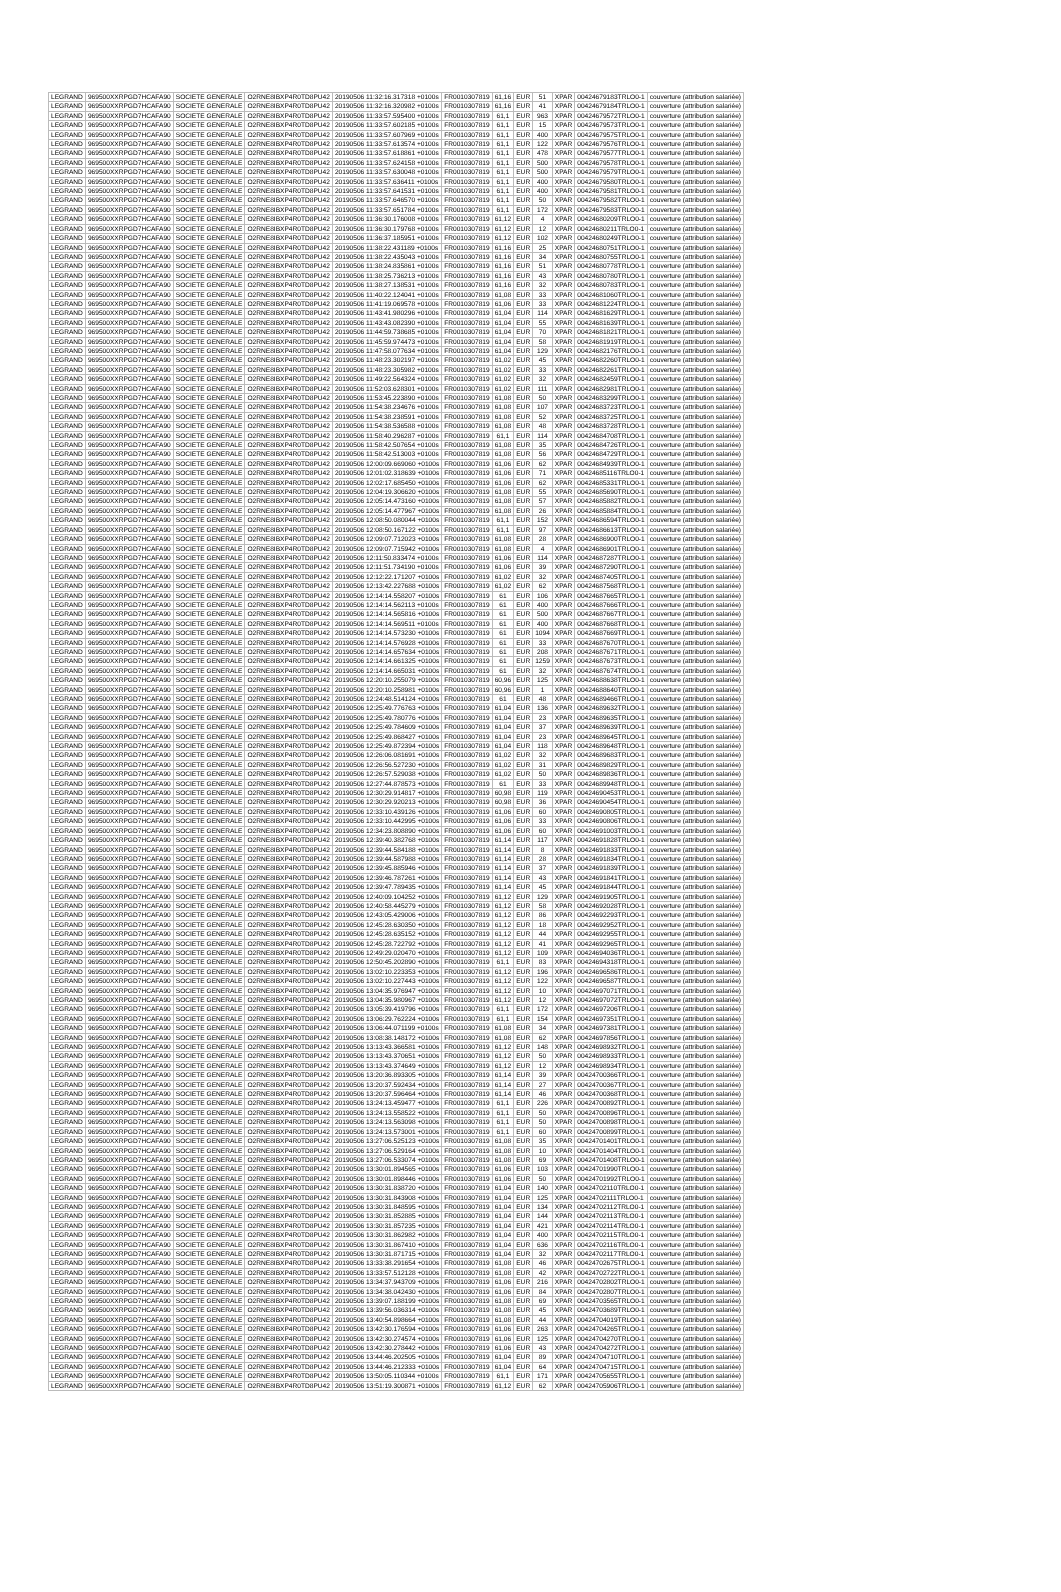| LEGRAND | 969500XXRPGD7HCAFA90 | SOCIETE GENERALE | O2RNE8IBXP4R0TD8PU42 | 20190506 11:32:16.317318 +0100s | FR0010307819 | 61,16 | EUR | 51 | XPAR | 00424679183TRLO0-1 | couverture (attribution salariée) |
| LEGRAND | 969500XXRPGD7HCAFA90 | SOCIETE GENERALE | O2RNE8IBXP4R0TD8PU42 | 20190506 11:32:16.320982 +0100s | FR0010307819 | 61,16 | EUR | 41 | XPAR | 00424679184TRLO0-1 | couverture (attribution salariée) |
| LEGRAND | 969500XXRPGD7HCAFA90 | SOCIETE GENERALE | O2RNE8IBXP4R0TD8PU42 | 20190506 11:33:57.595400 +0100s | FR0010307819 | 61,1 | EUR | 963 | XPAR | 00424679572TRLO0-1 | couverture (attribution salariée) |
| LEGRAND | 969500XXRPGD7HCAFA90 | SOCIETE GENERALE | O2RNE8IBXP4R0TD8PU42 | 20190506 11:33:57.602185 +0100s | FR0010307819 | 61,1 | EUR | 15 | XPAR | 00424679573TRLO0-1 | couverture (attribution salariée) |
| LEGRAND | 969500XXRPGD7HCAFA90 | SOCIETE GENERALE | O2RNE8IBXP4R0TD8PU42 | 20190506 11:33:57.607969 +0100s | FR0010307819 | 61,1 | EUR | 400 | XPAR | 00424679575TRLO0-1 | couverture (attribution salariée) |
| LEGRAND | 969500XXRPGD7HCAFA90 | SOCIETE GENERALE | O2RNE8IBXP4R0TD8PU42 | 20190506 11:33:57.613574 +0100s | FR0010307819 | 61,1 | EUR | 122 | XPAR | 00424679576TRLO0-1 | couverture (attribution salariée) |
| LEGRAND | 969500XXRPGD7HCAFA90 | SOCIETE GENERALE | O2RNE8IBXP4R0TD8PU42 | 20190506 11:33:57.618861 +0100s | FR0010307819 | 61,1 | EUR | 478 | XPAR | 00424679577TRLO0-1 | couverture (attribution salariée) |
| LEGRAND | 969500XXRPGD7HCAFA90 | SOCIETE GENERALE | O2RNE8IBXP4R0TD8PU42 | 20190506 11:33:57.624158 +0100s | FR0010307819 | 61,1 | EUR | 500 | XPAR | 00424679578TRLO0-1 | couverture (attribution salariée) |
| LEGRAND | 969500XXRPGD7HCAFA90 | SOCIETE GENERALE | O2RNE8IBXP4R0TD8PU42 | 20190506 11:33:57.630048 +0100s | FR0010307819 | 61,1 | EUR | 500 | XPAR | 00424679579TRLO0-1 | couverture (attribution salariée) |
| LEGRAND | 969500XXRPGD7HCAFA90 | SOCIETE GENERALE | O2RNE8IBXP4R0TD8PU42 | 20190506 11:33:57.636411 +0100s | FR0010307819 | 61,1 | EUR | 400 | XPAR | 00424679580TRLO0-1 | couverture (attribution salariée) |
| LEGRAND | 969500XXRPGD7HCAFA90 | SOCIETE GENERALE | O2RNE8IBXP4R0TD8PU42 | 20190506 11:33:57.641531 +0100s | FR0010307819 | 61,1 | EUR | 400 | XPAR | 00424679581TRLO0-1 | couverture (attribution salariée) |
| LEGRAND | 969500XXRPGD7HCAFA90 | SOCIETE GENERALE | O2RNE8IBXP4R0TD8PU42 | 20190506 11:33:57.646570 +0100s | FR0010307819 | 61,1 | EUR | 50 | XPAR | 00424679582TRLO0-1 | couverture (attribution salariée) |
| LEGRAND | 969500XXRPGD7HCAFA90 | SOCIETE GENERALE | O2RNE8IBXP4R0TD8PU42 | 20190506 11:33:57.651784 +0100s | FR0010307819 | 61,1 | EUR | 172 | XPAR | 00424679583TRLO0-1 | couverture (attribution salariée) |
| LEGRAND | 969500XXRPGD7HCAFA90 | SOCIETE GENERALE | O2RNE8IBXP4R0TD8PU42 | 20190506 11:36:30.176008 +0100s | FR0010307819 | 61,12 | EUR | 4 | XPAR | 00424680209TRLO0-1 | couverture (attribution salariée) |
| LEGRAND | 969500XXRPGD7HCAFA90 | SOCIETE GENERALE | O2RNE8IBXP4R0TD8PU42 | 20190506 11:36:30.179768 +0100s | FR0010307819 | 61,12 | EUR | 12 | XPAR | 00424680211TRLO0-1 | couverture (attribution salariée) |
| LEGRAND | 969500XXRPGD7HCAFA90 | SOCIETE GENERALE | O2RNE8IBXP4R0TD8PU42 | 20190506 11:36:37.185951 +0100s | FR0010307819 | 61,12 | EUR | 102 | XPAR | 00424680249TRLO0-1 | couverture (attribution salariée) |
| LEGRAND | 969500XXRPGD7HCAFA90 | SOCIETE GENERALE | O2RNE8IBXP4R0TD8PU42 | 20190506 11:38:22.431189 +0100s | FR0010307819 | 61,16 | EUR | 25 | XPAR | 00424680751TRLO0-1 | couverture (attribution salariée) |
| LEGRAND | 969500XXRPGD7HCAFA90 | SOCIETE GENERALE | O2RNE8IBXP4R0TD8PU42 | 20190506 11:38:22.435043 +0100s | FR0010307819 | 61,16 | EUR | 34 | XPAR | 00424680755TRLO0-1 | couverture (attribution salariée) |
| LEGRAND | 969500XXRPGD7HCAFA90 | SOCIETE GENERALE | O2RNE8IBXP4R0TD8PU42 | 20190506 11:38:24.835861 +0100s | FR0010307819 | 61,16 | EUR | 51 | XPAR | 00424680778TRLO0-1 | couverture (attribution salariée) |
| LEGRAND | 969500XXRPGD7HCAFA90 | SOCIETE GENERALE | O2RNE8IBXP4R0TD8PU42 | 20190506 11:38:25.736213 +0100s | FR0010307819 | 61,16 | EUR | 43 | XPAR | 00424680780TRLO0-1 | couverture (attribution salariée) |
| LEGRAND | 969500XXRPGD7HCAFA90 | SOCIETE GENERALE | O2RNE8IBXP4R0TD8PU42 | 20190506 11:38:27.138531 +0100s | FR0010307819 | 61,16 | EUR | 32 | XPAR | 00424680783TRLO0-1 | couverture (attribution salariée) |
| LEGRAND | 969500XXRPGD7HCAFA90 | SOCIETE GENERALE | O2RNE8IBXP4R0TD8PU42 | 20190506 11:40:22.124041 +0100s | FR0010307819 | 61,08 | EUR | 33 | XPAR | 00424681060TRLO0-1 | couverture (attribution salariée) |
| LEGRAND | 969500XXRPGD7HCAFA90 | SOCIETE GENERALE | O2RNE8IBXP4R0TD8PU42 | 20190506 11:41:19.069578 +0100s | FR0010307819 | 61,06 | EUR | 33 | XPAR | 00424681224TRLO0-1 | couverture (attribution salariée) |
| LEGRAND | 969500XXRPGD7HCAFA90 | SOCIETE GENERALE | O2RNE8IBXP4R0TD8PU42 | 20190506 11:43:41.980296 +0100s | FR0010307819 | 61,04 | EUR | 114 | XPAR | 00424681629TRLO0-1 | couverture (attribution salariée) |
| LEGRAND | 969500XXRPGD7HCAFA90 | SOCIETE GENERALE | O2RNE8IBXP4R0TD8PU42 | 20190506 11:43:43.082390 +0100s | FR0010307819 | 61,04 | EUR | 55 | XPAR | 00424681639TRLO0-1 | couverture (attribution salariée) |
| LEGRAND | 969500XXRPGD7HCAFA90 | SOCIETE GENERALE | O2RNE8IBXP4R0TD8PU42 | 20190506 11:44:59.738685 +0100s | FR0010307819 | 61,04 | EUR | 70 | XPAR | 00424681821TRLO0-1 | couverture (attribution salariée) |
| LEGRAND | 969500XXRPGD7HCAFA90 | SOCIETE GENERALE | O2RNE8IBXP4R0TD8PU42 | 20190506 11:45:59.974473 +0100s | FR0010307819 | 61,04 | EUR | 58 | XPAR | 00424681919TRLO0-1 | couverture (attribution salariée) |
| LEGRAND | 969500XXRPGD7HCAFA90 | SOCIETE GENERALE | O2RNE8IBXP4R0TD8PU42 | 20190506 11:47:58.077634 +0100s | FR0010307819 | 61,04 | EUR | 129 | XPAR | 00424682176TRLO0-1 | couverture (attribution salariée) |
| LEGRAND | 969500XXRPGD7HCAFA90 | SOCIETE GENERALE | O2RNE8IBXP4R0TD8PU42 | 20190506 11:48:23.302197 +0100s | FR0010307819 | 61,02 | EUR | 45 | XPAR | 00424682260TRLO0-1 | couverture (attribution salariée) |
| LEGRAND | 969500XXRPGD7HCAFA90 | SOCIETE GENERALE | O2RNE8IBXP4R0TD8PU42 | 20190506 11:48:23.305982 +0100s | FR0010307819 | 61,02 | EUR | 33 | XPAR | 00424682261TRLO0-1 | couverture (attribution salariée) |
| LEGRAND | 969500XXRPGD7HCAFA90 | SOCIETE GENERALE | O2RNE8IBXP4R0TD8PU42 | 20190506 11:49:22.564324 +0100s | FR0010307819 | 61,02 | EUR | 32 | XPAR | 00424682459TRLO0-1 | couverture (attribution salariée) |
| LEGRAND | 969500XXRPGD7HCAFA90 | SOCIETE GENERALE | O2RNE8IBXP4R0TD8PU42 | 20190506 11:52:03.628301 +0100s | FR0010307819 | 61,02 | EUR | 111 | XPAR | 00424682981TRLO0-1 | couverture (attribution salariée) |
| LEGRAND | 969500XXRPGD7HCAFA90 | SOCIETE GENERALE | O2RNE8IBXP4R0TD8PU42 | 20190506 11:53:45.223890 +0100s | FR0010307819 | 61,08 | EUR | 50 | XPAR | 00424683299TRLO0-1 | couverture (attribution salariée) |
| LEGRAND | 969500XXRPGD7HCAFA90 | SOCIETE GENERALE | O2RNE8IBXP4R0TD8PU42 | 20190506 11:54:38.234676 +0100s | FR0010307819 | 61,08 | EUR | 107 | XPAR | 00424683723TRLO0-1 | couverture (attribution salariée) |
| LEGRAND | 969500XXRPGD7HCAFA90 | SOCIETE GENERALE | O2RNE8IBXP4R0TD8PU42 | 20190506 11:54:38.238591 +0100s | FR0010307819 | 61,08 | EUR | 52 | XPAR | 00424683725TRLO0-1 | couverture (attribution salariée) |
| LEGRAND | 969500XXRPGD7HCAFA90 | SOCIETE GENERALE | O2RNE8IBXP4R0TD8PU42 | 20190506 11:54:38.536588 +0100s | FR0010307819 | 61,08 | EUR | 48 | XPAR | 00424683728TRLO0-1 | couverture (attribution salariée) |
| LEGRAND | 969500XXRPGD7HCAFA90 | SOCIETE GENERALE | O2RNE8IBXP4R0TD8PU42 | 20190506 11:58:40.296287 +0100s | FR0010307819 | 61,1 | EUR | 114 | XPAR | 00424684708TRLO0-1 | couverture (attribution salariée) |
| LEGRAND | 969500XXRPGD7HCAFA90 | SOCIETE GENERALE | O2RNE8IBXP4R0TD8PU42 | 20190506 11:58:42.507654 +0100s | FR0010307819 | 61,08 | EUR | 35 | XPAR | 00424684726TRLO0-1 | couverture (attribution salariée) |
| LEGRAND | 969500XXRPGD7HCAFA90 | SOCIETE GENERALE | O2RNE8IBXP4R0TD8PU42 | 20190506 11:58:42.513003 +0100s | FR0010307819 | 61,08 | EUR | 56 | XPAR | 00424684729TRLO0-1 | couverture (attribution salariée) |
| LEGRAND | 969500XXRPGD7HCAFA90 | SOCIETE GENERALE | O2RNE8IBXP4R0TD8PU42 | 20190506 12:00:09.669060 +0100s | FR0010307819 | 61,06 | EUR | 62 | XPAR | 00424684939TRLO0-1 | couverture (attribution salariée) |
| LEGRAND | 969500XXRPGD7HCAFA90 | SOCIETE GENERALE | O2RNE8IBXP4R0TD8PU42 | 20190506 12:01:02.318639 +0100s | FR0010307819 | 61,06 | EUR | 71 | XPAR | 00424685116TRLO0-1 | couverture (attribution salariée) |
| LEGRAND | 969500XXRPGD7HCAFA90 | SOCIETE GENERALE | O2RNE8IBXP4R0TD8PU42 | 20190506 12:02:17.685450 +0100s | FR0010307819 | 61,06 | EUR | 62 | XPAR | 00424685331TRLO0-1 | couverture (attribution salariée) |
| LEGRAND | 969500XXRPGD7HCAFA90 | SOCIETE GENERALE | O2RNE8IBXP4R0TD8PU42 | 20190506 12:04:19.306620 +0100s | FR0010307819 | 61,08 | EUR | 55 | XPAR | 00424685690TRLO0-1 | couverture (attribution salariée) |
| LEGRAND | 969500XXRPGD7HCAFA90 | SOCIETE GENERALE | O2RNE8IBXP4R0TD8PU42 | 20190506 12:05:14.473160 +0100s | FR0010307819 | 61,08 | EUR | 57 | XPAR | 00424685882TRLO0-1 | couverture (attribution salariée) |
| LEGRAND | 969500XXRPGD7HCAFA90 | SOCIETE GENERALE | O2RNE8IBXP4R0TD8PU42 | 20190506 12:05:14.477967 +0100s | FR0010307819 | 61,08 | EUR | 26 | XPAR | 00424685884TRLO0-1 | couverture (attribution salariée) |
| LEGRAND | 969500XXRPGD7HCAFA90 | SOCIETE GENERALE | O2RNE8IBXP4R0TD8PU42 | 20190506 12:08:50.080044 +0100s | FR0010307819 | 61,1 | EUR | 152 | XPAR | 00424686594TRLO0-1 | couverture (attribution salariée) |
| LEGRAND | 969500XXRPGD7HCAFA90 | SOCIETE GENERALE | O2RNE8IBXP4R0TD8PU42 | 20190506 12:08:50.167122 +0100s | FR0010307819 | 61,1 | EUR | 97 | XPAR | 00424686613TRLO0-1 | couverture (attribution salariée) |
| LEGRAND | 969500XXRPGD7HCAFA90 | SOCIETE GENERALE | O2RNE8IBXP4R0TD8PU42 | 20190506 12:09:07.712023 +0100s | FR0010307819 | 61,08 | EUR | 28 | XPAR | 00424686900TRLO0-1 | couverture (attribution salariée) |
| LEGRAND | 969500XXRPGD7HCAFA90 | SOCIETE GENERALE | O2RNE8IBXP4R0TD8PU42 | 20190506 12:09:07.715942 +0100s | FR0010307819 | 61,08 | EUR | 4 | XPAR | 00424686901TRLO0-1 | couverture (attribution salariée) |
| LEGRAND | 969500XXRPGD7HCAFA90 | SOCIETE GENERALE | O2RNE8IBXP4R0TD8PU42 | 20190506 12:11:50.833474 +0100s | FR0010307819 | 61,06 | EUR | 114 | XPAR | 00424687287TRLO0-1 | couverture (attribution salariée) |
| LEGRAND | 969500XXRPGD7HCAFA90 | SOCIETE GENERALE | O2RNE8IBXP4R0TD8PU42 | 20190506 12:11:51.734190 +0100s | FR0010307819 | 61,06 | EUR | 39 | XPAR | 00424687290TRLO0-1 | couverture (attribution salariée) |
| LEGRAND | 969500XXRPGD7HCAFA90 | SOCIETE GENERALE | O2RNE8IBXP4R0TD8PU42 | 20190506 12:12:22.171207 +0100s | FR0010307819 | 61,02 | EUR | 32 | XPAR | 00424687405TRLO0-1 | couverture (attribution salariée) |
| LEGRAND | 969500XXRPGD7HCAFA90 | SOCIETE GENERALE | O2RNE8IBXP4R0TD8PU42 | 20190506 12:13:42.227688 +0100s | FR0010307819 | 61,02 | EUR | 62 | XPAR | 00424687568TRLO0-1 | couverture (attribution salariée) |
| LEGRAND | 969500XXRPGD7HCAFA90 | SOCIETE GENERALE | O2RNE8IBXP4R0TD8PU42 | 20190506 12:14:14.558207 +0100s | FR0010307819 | 61 | EUR | 106 | XPAR | 00424687665TRLO0-1 | couverture (attribution salariée) |
| LEGRAND | 969500XXRPGD7HCAFA90 | SOCIETE GENERALE | O2RNE8IBXP4R0TD8PU42 | 20190506 12:14:14.562113 +0100s | FR0010307819 | 61 | EUR | 400 | XPAR | 00424687666TRLO0-1 | couverture (attribution salariée) |
| LEGRAND | 969500XXRPGD7HCAFA90 | SOCIETE GENERALE | O2RNE8IBXP4R0TD8PU42 | 20190506 12:14:14.565816 +0100s | FR0010307819 | 61 | EUR | 500 | XPAR | 00424687667TRLO0-1 | couverture (attribution salariée) |
| LEGRAND | 969500XXRPGD7HCAFA90 | SOCIETE GENERALE | O2RNE8IBXP4R0TD8PU42 | 20190506 12:14:14.569511 +0100s | FR0010307819 | 61 | EUR | 400 | XPAR | 00424687668TRLO0-1 | couverture (attribution salariée) |
| LEGRAND | 969500XXRPGD7HCAFA90 | SOCIETE GENERALE | O2RNE8IBXP4R0TD8PU42 | 20190506 12:14:14.573230 +0100s | FR0010307819 | 61 | EUR | 1094 | XPAR | 00424687669TRLO0-1 | couverture (attribution salariée) |
| LEGRAND | 969500XXRPGD7HCAFA90 | SOCIETE GENERALE | O2RNE8IBXP4R0TD8PU42 | 20190506 12:14:14.576928 +0100s | FR0010307819 | 61 | EUR | 33 | XPAR | 00424687670TRLO0-1 | couverture (attribution salariée) |
| LEGRAND | 969500XXRPGD7HCAFA90 | SOCIETE GENERALE | O2RNE8IBXP4R0TD8PU42 | 20190506 12:14:14.657634 +0100s | FR0010307819 | 61 | EUR | 208 | XPAR | 00424687671TRLO0-1 | couverture (attribution salariée) |
| LEGRAND | 969500XXRPGD7HCAFA90 | SOCIETE GENERALE | O2RNE8IBXP4R0TD8PU42 | 20190506 12:14:14.661325 +0100s | FR0010307819 | 61 | EUR | 1259 | XPAR | 00424687673TRLO0-1 | couverture (attribution salariée) |
| LEGRAND | 969500XXRPGD7HCAFA90 | SOCIETE GENERALE | O2RNE8IBXP4R0TD8PU42 | 20190506 12:14:14.665031 +0100s | FR0010307819 | 61 | EUR | 32 | XPAR | 00424687674TRLO0-1 | couverture (attribution salariée) |
| LEGRAND | 969500XXRPGD7HCAFA90 | SOCIETE GENERALE | O2RNE8IBXP4R0TD8PU42 | 20190506 12:20:10.255079 +0100s | FR0010307819 | 60,96 | EUR | 125 | XPAR | 00424688638TRLO0-1 | couverture (attribution salariée) |
| LEGRAND | 969500XXRPGD7HCAFA90 | SOCIETE GENERALE | O2RNE8IBXP4R0TD8PU42 | 20190506 12:20:10.258981 +0100s | FR0010307819 | 60,96 | EUR | 1 | XPAR | 00424688640TRLO0-1 | couverture (attribution salariée) |
| LEGRAND | 969500XXRPGD7HCAFA90 | SOCIETE GENERALE | O2RNE8IBXP4R0TD8PU42 | 20190506 12:24:48.514124 +0100s | FR0010307819 | 61 | EUR | 48 | XPAR | 00424689466TRLO0-1 | couverture (attribution salariée) |
| LEGRAND | 969500XXRPGD7HCAFA90 | SOCIETE GENERALE | O2RNE8IBXP4R0TD8PU42 | 20190506 12:25:49.776763 +0100s | FR0010307819 | 61,04 | EUR | 136 | XPAR | 00424689632TRLO0-1 | couverture (attribution salariée) |
| LEGRAND | 969500XXRPGD7HCAFA90 | SOCIETE GENERALE | O2RNE8IBXP4R0TD8PU42 | 20190506 12:25:49.780776 +0100s | FR0010307819 | 61,04 | EUR | 23 | XPAR | 00424689635TRLO0-1 | couverture (attribution salariée) |
| LEGRAND | 969500XXRPGD7HCAFA90 | SOCIETE GENERALE | O2RNE8IBXP4R0TD8PU42 | 20190506 12:25:49.784609 +0100s | FR0010307819 | 61,04 | EUR | 37 | XPAR | 00424689639TRLO0-1 | couverture (attribution salariée) |
| LEGRAND | 969500XXRPGD7HCAFA90 | SOCIETE GENERALE | O2RNE8IBXP4R0TD8PU42 | 20190506 12:25:49.868427 +0100s | FR0010307819 | 61,04 | EUR | 23 | XPAR | 00424689645TRLO0-1 | couverture (attribution salariée) |
| LEGRAND | 969500XXRPGD7HCAFA90 | SOCIETE GENERALE | O2RNE8IBXP4R0TD8PU42 | 20190506 12:25:49.872394 +0100s | FR0010307819 | 61,04 | EUR | 118 | XPAR | 00424689648TRLO0-1 | couverture (attribution salariée) |
| LEGRAND | 969500XXRPGD7HCAFA90 | SOCIETE GENERALE | O2RNE8IBXP4R0TD8PU42 | 20190506 12:26:06.081691 +0100s | FR0010307819 | 61,02 | EUR | 32 | XPAR | 00424689683TRLO0-1 | couverture (attribution salariée) |
| LEGRAND | 969500XXRPGD7HCAFA90 | SOCIETE GENERALE | O2RNE8IBXP4R0TD8PU42 | 20190506 12:26:56.527230 +0100s | FR0010307819 | 61,02 | EUR | 31 | XPAR | 00424689829TRLO0-1 | couverture (attribution salariée) |
| LEGRAND | 969500XXRPGD7HCAFA90 | SOCIETE GENERALE | O2RNE8IBXP4R0TD8PU42 | 20190506 12:26:57.529038 +0100s | FR0010307819 | 61,02 | EUR | 50 | XPAR | 00424689836TRLO0-1 | couverture (attribution salariée) |
| LEGRAND | 969500XXRPGD7HCAFA90 | SOCIETE GENERALE | O2RNE8IBXP4R0TD8PU42 | 20190506 12:27:44.878573 +0100s | FR0010307819 | 61 | EUR | 33 | XPAR | 00424689948TRLO0-1 | couverture (attribution salariée) |
| LEGRAND | 969500XXRPGD7HCAFA90 | SOCIETE GENERALE | O2RNE8IBXP4R0TD8PU42 | 20190506 12:30:29.914817 +0100s | FR0010307819 | 60,98 | EUR | 119 | XPAR | 00424690453TRLO0-1 | couverture (attribution salariée) |
| LEGRAND | 969500XXRPGD7HCAFA90 | SOCIETE GENERALE | O2RNE8IBXP4R0TD8PU42 | 20190506 12:30:29.920213 +0100s | FR0010307819 | 60,98 | EUR | 36 | XPAR | 00424690454TRLO0-1 | couverture (attribution salariée) |
| LEGRAND | 969500XXRPGD7HCAFA90 | SOCIETE GENERALE | O2RNE8IBXP4R0TD8PU42 | 20190506 12:33:10.439126 +0100s | FR0010307819 | 61,06 | EUR | 60 | XPAR | 00424690805TRLO0-1 | couverture (attribution salariée) |
| LEGRAND | 969500XXRPGD7HCAFA90 | SOCIETE GENERALE | O2RNE8IBXP4R0TD8PU42 | 20190506 12:33:10.442995 +0100s | FR0010307819 | 61,06 | EUR | 33 | XPAR | 00424690806TRLO0-1 | couverture (attribution salariée) |
| LEGRAND | 969500XXRPGD7HCAFA90 | SOCIETE GENERALE | O2RNE8IBXP4R0TD8PU42 | 20190506 12:34:23.808890 +0100s | FR0010307819 | 61,06 | EUR | 60 | XPAR | 00424691003TRLO0-1 | couverture (attribution salariée) |
| LEGRAND | 969500XXRPGD7HCAFA90 | SOCIETE GENERALE | O2RNE8IBXP4R0TD8PU42 | 20190506 12:39:40.382768 +0100s | FR0010307819 | 61,14 | EUR | 117 | XPAR | 00424691828TRLO0-1 | couverture (attribution salariée) |
| LEGRAND | 969500XXRPGD7HCAFA90 | SOCIETE GENERALE | O2RNE8IBXP4R0TD8PU42 | 20190506 12:39:44.584188 +0100s | FR0010307819 | 61,14 | EUR | 8 | XPAR | 00424691833TRLO0-1 | couverture (attribution salariée) |
| LEGRAND | 969500XXRPGD7HCAFA90 | SOCIETE GENERALE | O2RNE8IBXP4R0TD8PU42 | 20190506 12:39:44.587988 +0100s | FR0010307819 | 61,14 | EUR | 28 | XPAR | 00424691834TRLO0-1 | couverture (attribution salariée) |
| LEGRAND | 969500XXRPGD7HCAFA90 | SOCIETE GENERALE | O2RNE8IBXP4R0TD8PU42 | 20190506 12:39:45.885946 +0100s | FR0010307819 | 61,14 | EUR | 37 | XPAR | 00424691839TRLO0-1 | couverture (attribution salariée) |
| LEGRAND | 969500XXRPGD7HCAFA90 | SOCIETE GENERALE | O2RNE8IBXP4R0TD8PU42 | 20190506 12:39:46.787261 +0100s | FR0010307819 | 61,14 | EUR | 43 | XPAR | 00424691841TRLO0-1 | couverture (attribution salariée) |
| LEGRAND | 969500XXRPGD7HCAFA90 | SOCIETE GENERALE | O2RNE8IBXP4R0TD8PU42 | 20190506 12:39:47.789435 +0100s | FR0010307819 | 61,14 | EUR | 45 | XPAR | 00424691844TRLO0-1 | couverture (attribution salariée) |
| LEGRAND | 969500XXRPGD7HCAFA90 | SOCIETE GENERALE | O2RNE8IBXP4R0TD8PU42 | 20190506 12:40:09.104252 +0100s | FR0010307819 | 61,12 | EUR | 129 | XPAR | 00424691905TRLO0-1 | couverture (attribution salariée) |
| LEGRAND | 969500XXRPGD7HCAFA90 | SOCIETE GENERALE | O2RNE8IBXP4R0TD8PU42 | 20190506 12:40:58.445279 +0100s | FR0010307819 | 61,12 | EUR | 58 | XPAR | 00424692028TRLO0-1 | couverture (attribution salariée) |
| LEGRAND | 969500XXRPGD7HCAFA90 | SOCIETE GENERALE | O2RNE8IBXP4R0TD8PU42 | 20190506 12:43:05.429006 +0100s | FR0010307819 | 61,12 | EUR | 86 | XPAR | 00424692293TRLO0-1 | couverture (attribution salariée) |
| LEGRAND | 969500XXRPGD7HCAFA90 | SOCIETE GENERALE | O2RNE8IBXP4R0TD8PU42 | 20190506 12:45:28.630350 +0100s | FR0010307819 | 61,12 | EUR | 18 | XPAR | 00424692952TRLO0-1 | couverture (attribution salariée) |
| LEGRAND | 969500XXRPGD7HCAFA90 | SOCIETE GENERALE | O2RNE8IBXP4R0TD8PU42 | 20190506 12:45:28.635152 +0100s | FR0010307819 | 61,12 | EUR | 44 | XPAR | 00424692955TRLO0-1 | couverture (attribution salariée) |
| LEGRAND | 969500XXRPGD7HCAFA90 | SOCIETE GENERALE | O2RNE8IBXP4R0TD8PU42 | 20190506 12:45:28.722792 +0100s | FR0010307819 | 61,12 | EUR | 41 | XPAR | 00424692965TRLO0-1 | couverture (attribution salariée) |
| LEGRAND | 969500XXRPGD7HCAFA90 | SOCIETE GENERALE | O2RNE8IBXP4R0TD8PU42 | 20190506 12:49:29.020470 +0100s | FR0010307819 | 61,12 | EUR | 109 | XPAR | 00424694036TRLO0-1 | couverture (attribution salariée) |
| LEGRAND | 969500XXRPGD7HCAFA90 | SOCIETE GENERALE | O2RNE8IBXP4R0TD8PU42 | 20190506 12:50:45.202890 +0100s | FR0010307819 | 61,1 | EUR | 83 | XPAR | 00424694318TRLO0-1 | couverture (attribution salariée) |
| LEGRAND | 969500XXRPGD7HCAFA90 | SOCIETE GENERALE | O2RNE8IBXP4R0TD8PU42 | 20190506 13:02:10.223353 +0100s | FR0010307819 | 61,12 | EUR | 196 | XPAR | 00424696586TRLO0-1 | couverture (attribution salariée) |
| LEGRAND | 969500XXRPGD7HCAFA90 | SOCIETE GENERALE | O2RNE8IBXP4R0TD8PU42 | 20190506 13:02:10.227443 +0100s | FR0010307819 | 61,12 | EUR | 122 | XPAR | 00424696587TRLO0-1 | couverture (attribution salariée) |
| LEGRAND | 969500XXRPGD7HCAFA90 | SOCIETE GENERALE | O2RNE8IBXP4R0TD8PU42 | 20190506 13:04:35.976947 +0100s | FR0010307819 | 61,12 | EUR | 10 | XPAR | 00424697071TRLO0-1 | couverture (attribution salariée) |
| LEGRAND | 969500XXRPGD7HCAFA90 | SOCIETE GENERALE | O2RNE8IBXP4R0TD8PU42 | 20190506 13:04:35.980967 +0100s | FR0010307819 | 61,12 | EUR | 12 | XPAR | 00424697072TRLO0-1 | couverture (attribution salariée) |
| LEGRAND | 969500XXRPGD7HCAFA90 | SOCIETE GENERALE | O2RNE8IBXP4R0TD8PU42 | 20190506 13:05:39.419796 +0100s | FR0010307819 | 61,1 | EUR | 172 | XPAR | 00424697206TRLO0-1 | couverture (attribution salariée) |
| LEGRAND | 969500XXRPGD7HCAFA90 | SOCIETE GENERALE | O2RNE8IBXP4R0TD8PU42 | 20190506 13:06:29.762224 +0100s | FR0010307819 | 61,1 | EUR | 154 | XPAR | 00424697351TRLO0-1 | couverture (attribution salariée) |
| LEGRAND | 969500XXRPGD7HCAFA90 | SOCIETE GENERALE | O2RNE8IBXP4R0TD8PU42 | 20190506 13:06:44.071199 +0100s | FR0010307819 | 61,08 | EUR | 34 | XPAR | 00424697381TRLO0-1 | couverture (attribution salariée) |
| LEGRAND | 969500XXRPGD7HCAFA90 | SOCIETE GENERALE | O2RNE8IBXP4R0TD8PU42 | 20190506 13:08:38.148172 +0100s | FR0010307819 | 61,08 | EUR | 62 | XPAR | 00424697856TRLO0-1 | couverture (attribution salariée) |
| LEGRAND | 969500XXRPGD7HCAFA90 | SOCIETE GENERALE | O2RNE8IBXP4R0TD8PU42 | 20190506 13:13:43.366581 +0100s | FR0010307819 | 61,12 | EUR | 148 | XPAR | 00424698932TRLO0-1 | couverture (attribution salariée) |
| LEGRAND | 969500XXRPGD7HCAFA90 | SOCIETE GENERALE | O2RNE8IBXP4R0TD8PU42 | 20190506 13:13:43.370651 +0100s | FR0010307819 | 61,12 | EUR | 50 | XPAR | 00424698933TRLO0-1 | couverture (attribution salariée) |
| LEGRAND | 969500XXRPGD7HCAFA90 | SOCIETE GENERALE | O2RNE8IBXP4R0TD8PU42 | 20190506 13:13:43.374649 +0100s | FR0010307819 | 61,12 | EUR | 12 | XPAR | 00424698934TRLO0-1 | couverture (attribution salariée) |
| LEGRAND | 969500XXRPGD7HCAFA90 | SOCIETE GENERALE | O2RNE8IBXP4R0TD8PU42 | 20190506 13:20:36.893305 +0100s | FR0010307819 | 61,14 | EUR | 39 | XPAR | 00424700366TRLO0-1 | couverture (attribution salariée) |
| LEGRAND | 969500XXRPGD7HCAFA90 | SOCIETE GENERALE | O2RNE8IBXP4R0TD8PU42 | 20190506 13:20:37.592434 +0100s | FR0010307819 | 61,14 | EUR | 27 | XPAR | 00424700367TRLO0-1 | couverture (attribution salariée) |
| LEGRAND | 969500XXRPGD7HCAFA90 | SOCIETE GENERALE | O2RNE8IBXP4R0TD8PU42 | 20190506 13:20:37.596464 +0100s | FR0010307819 | 61,14 | EUR | 46 | XPAR | 00424700368TRLO0-1 | couverture (attribution salariée) |
| LEGRAND | 969500XXRPGD7HCAFA90 | SOCIETE GENERALE | O2RNE8IBXP4R0TD8PU42 | 20190506 13:24:13.459477 +0100s | FR0010307819 | 61,1 | EUR | 226 | XPAR | 00424700892TRLO0-1 | couverture (attribution salariée) |
| LEGRAND | 969500XXRPGD7HCAFA90 | SOCIETE GENERALE | O2RNE8IBXP4R0TD8PU42 | 20190506 13:24:13.558522 +0100s | FR0010307819 | 61,1 | EUR | 50 | XPAR | 00424700896TRLO0-1 | couverture (attribution salariée) |
| LEGRAND | 969500XXRPGD7HCAFA90 | SOCIETE GENERALE | O2RNE8IBXP4R0TD8PU42 | 20190506 13:24:13.563098 +0100s | FR0010307819 | 61,1 | EUR | 50 | XPAR | 00424700898TRLO0-1 | couverture (attribution salariée) |
| LEGRAND | 969500XXRPGD7HCAFA90 | SOCIETE GENERALE | O2RNE8IBXP4R0TD8PU42 | 20190506 13:24:13.573001 +0100s | FR0010307819 | 61,1 | EUR | 60 | XPAR | 00424700899TRLO0-1 | couverture (attribution salariée) |
| LEGRAND | 969500XXRPGD7HCAFA90 | SOCIETE GENERALE | O2RNE8IBXP4R0TD8PU42 | 20190506 13:27:06.525123 +0100s | FR0010307819 | 61,08 | EUR | 35 | XPAR | 00424701401TRLO0-1 | couverture (attribution salariée) |
| LEGRAND | 969500XXRPGD7HCAFA90 | SOCIETE GENERALE | O2RNE8IBXP4R0TD8PU42 | 20190506 13:27:06.529164 +0100s | FR0010307819 | 61,08 | EUR | 10 | XPAR | 00424701404TRLO0-1 | couverture (attribution salariée) |
| LEGRAND | 969500XXRPGD7HCAFA90 | SOCIETE GENERALE | O2RNE8IBXP4R0TD8PU42 | 20190506 13:27:06.533074 +0100s | FR0010307819 | 61,08 | EUR | 69 | XPAR | 00424701408TRLO0-1 | couverture (attribution salariée) |
| LEGRAND | 969500XXRPGD7HCAFA90 | SOCIETE GENERALE | O2RNE8IBXP4R0TD8PU42 | 20190506 13:30:01.894565 +0100s | FR0010307819 | 61,06 | EUR | 103 | XPAR | 00424701990TRLO0-1 | couverture (attribution salariée) |
| LEGRAND | 969500XXRPGD7HCAFA90 | SOCIETE GENERALE | O2RNE8IBXP4R0TD8PU42 | 20190506 13:30:01.898446 +0100s | FR0010307819 | 61,06 | EUR | 50 | XPAR | 00424701992TRLO0-1 | couverture (attribution salariée) |
| LEGRAND | 969500XXRPGD7HCAFA90 | SOCIETE GENERALE | O2RNE8IBXP4R0TD8PU42 | 20190506 13:30:31.838720 +0100s | FR0010307819 | 61,04 | EUR | 140 | XPAR | 00424702110TRLO0-1 | couverture (attribution salariée) |
| LEGRAND | 969500XXRPGD7HCAFA90 | SOCIETE GENERALE | O2RNE8IBXP4R0TD8PU42 | 20190506 13:30:31.843908 +0100s | FR0010307819 | 61,04 | EUR | 125 | XPAR | 00424702111TRLO0-1 | couverture (attribution salariée) |
| LEGRAND | 969500XXRPGD7HCAFA90 | SOCIETE GENERALE | O2RNE8IBXP4R0TD8PU42 | 20190506 13:30:31.848595 +0100s | FR0010307819 | 61,04 | EUR | 134 | XPAR | 00424702112TRLO0-1 | couverture (attribution salariée) |
| LEGRAND | 969500XXRPGD7HCAFA90 | SOCIETE GENERALE | O2RNE8IBXP4R0TD8PU42 | 20190506 13:30:31.852885 +0100s | FR0010307819 | 61,04 | EUR | 144 | XPAR | 00424702113TRLO0-1 | couverture (attribution salariée) |
| LEGRAND | 969500XXRPGD7HCAFA90 | SOCIETE GENERALE | O2RNE8IBXP4R0TD8PU42 | 20190506 13:30:31.857235 +0100s | FR0010307819 | 61,04 | EUR | 421 | XPAR | 00424702114TRLO0-1 | couverture (attribution salariée) |
| LEGRAND | 969500XXRPGD7HCAFA90 | SOCIETE GENERALE | O2RNE8IBXP4R0TD8PU42 | 20190506 13:30:31.862982 +0100s | FR0010307819 | 61,04 | EUR | 400 | XPAR | 00424702115TRLO0-1 | couverture (attribution salariée) |
| LEGRAND | 969500XXRPGD7HCAFA90 | SOCIETE GENERALE | O2RNE8IBXP4R0TD8PU42 | 20190506 13:30:31.867410 +0100s | FR0010307819 | 61,04 | EUR | 636 | XPAR | 00424702116TRLO0-1 | couverture (attribution salariée) |
| LEGRAND | 969500XXRPGD7HCAFA90 | SOCIETE GENERALE | O2RNE8IBXP4R0TD8PU42 | 20190506 13:30:31.871715 +0100s | FR0010307819 | 61,04 | EUR | 32 | XPAR | 00424702117TRLO0-1 | couverture (attribution salariée) |
| LEGRAND | 969500XXRPGD7HCAFA90 | SOCIETE GENERALE | O2RNE8IBXP4R0TD8PU42 | 20190506 13:33:38.291654 +0100s | FR0010307819 | 61,08 | EUR | 46 | XPAR | 00424702675TRLO0-1 | couverture (attribution salariée) |
| LEGRAND | 969500XXRPGD7HCAFA90 | SOCIETE GENERALE | O2RNE8IBXP4R0TD8PU42 | 20190506 13:33:57.512128 +0100s | FR0010307819 | 61,08 | EUR | 42 | XPAR | 00424702722TRLO0-1 | couverture (attribution salariée) |
| LEGRAND | 969500XXRPGD7HCAFA90 | SOCIETE GENERALE | O2RNE8IBXP4R0TD8PU42 | 20190506 13:34:37.943709 +0100s | FR0010307819 | 61,06 | EUR | 216 | XPAR | 00424702802TRLO0-1 | couverture (attribution salariée) |
| LEGRAND | 969500XXRPGD7HCAFA90 | SOCIETE GENERALE | O2RNE8IBXP4R0TD8PU42 | 20190506 13:34:38.042430 +0100s | FR0010307819 | 61,06 | EUR | 84 | XPAR | 00424702807TRLO0-1 | couverture (attribution salariée) |
| LEGRAND | 969500XXRPGD7HCAFA90 | SOCIETE GENERALE | O2RNE8IBXP4R0TD8PU42 | 20190506 13:39:07.188199 +0100s | FR0010307819 | 61,08 | EUR | 69 | XPAR | 00424703565TRLO0-1 | couverture (attribution salariée) |
| LEGRAND | 969500XXRPGD7HCAFA90 | SOCIETE GENERALE | O2RNE8IBXP4R0TD8PU42 | 20190506 13:39:56.036314 +0100s | FR0010307819 | 61,08 | EUR | 45 | XPAR | 00424703689TRLO0-1 | couverture (attribution salariée) |
| LEGRAND | 969500XXRPGD7HCAFA90 | SOCIETE GENERALE | O2RNE8IBXP4R0TD8PU42 | 20190506 13:40:54.898664 +0100s | FR0010307819 | 61,08 | EUR | 44 | XPAR | 00424704019TRLO0-1 | couverture (attribution salariée) |
| LEGRAND | 969500XXRPGD7HCAFA90 | SOCIETE GENERALE | O2RNE8IBXP4R0TD8PU42 | 20190506 13:42:30.176594 +0100s | FR0010307819 | 61,06 | EUR | 263 | XPAR | 00424704265TRLO0-1 | couverture (attribution salariée) |
| LEGRAND | 969500XXRPGD7HCAFA90 | SOCIETE GENERALE | O2RNE8IBXP4R0TD8PU42 | 20190506 13:42:30.274574 +0100s | FR0010307819 | 61,06 | EUR | 125 | XPAR | 00424704270TRLO0-1 | couverture (attribution salariée) |
| LEGRAND | 969500XXRPGD7HCAFA90 | SOCIETE GENERALE | O2RNE8IBXP4R0TD8PU42 | 20190506 13:42:30.278442 +0100s | FR0010307819 | 61,06 | EUR | 43 | XPAR | 00424704272TRLO0-1 | couverture (attribution salariée) |
| LEGRAND | 969500XXRPGD7HCAFA90 | SOCIETE GENERALE | O2RNE8IBXP4R0TD8PU42 | 20190506 13:44:46.202505 +0100s | FR0010307819 | 61,04 | EUR | 89 | XPAR | 00424704710TRLO0-1 | couverture (attribution salariée) |
| LEGRAND | 969500XXRPGD7HCAFA90 | SOCIETE GENERALE | O2RNE8IBXP4R0TD8PU42 | 20190506 13:44:46.212333 +0100s | FR0010307819 | 61,04 | EUR | 64 | XPAR | 00424704715TRLO0-1 | couverture (attribution salariée) |
| LEGRAND | 969500XXRPGD7HCAFA90 | SOCIETE GENERALE | O2RNE8IBXP4R0TD8PU42 | 20190506 13:50:05.110344 +0100s | FR0010307819 | 61,1 | EUR | 171 | XPAR | 00424705655TRLO0-1 | couverture (attribution salariée) |
| LEGRAND | 969500XXRPGD7HCAFA90 | SOCIETE GENERALE | O2RNE8IBXP4R0TD8PU42 | 20190506 13:51:19.300871 +0100s | FR0010307819 | 61,12 | EUR | 62 | XPAR | 00424705906TRLO0-1 | couverture (attribution salariée) |